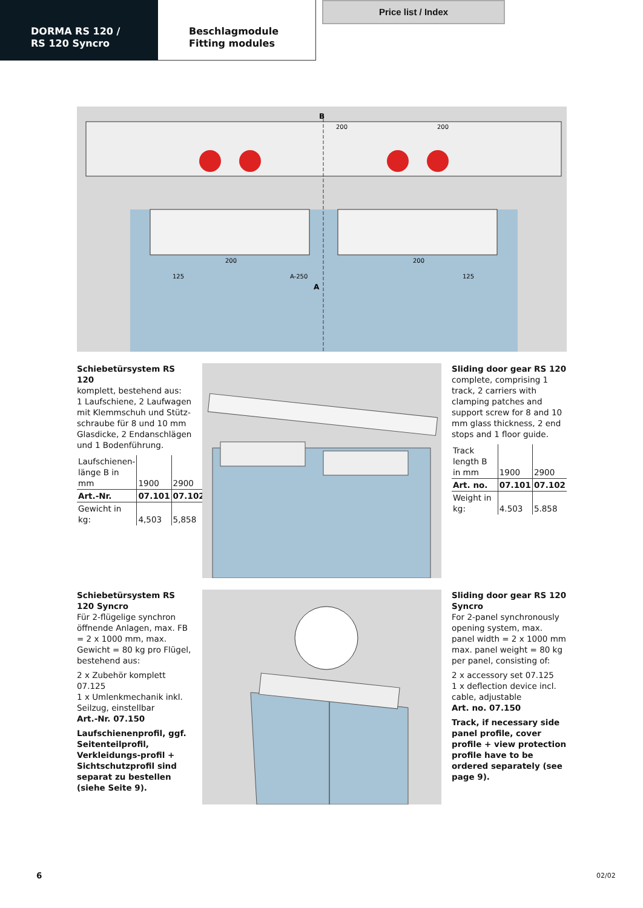DORMA RS 120 /
RS 120 Syncro
Beschlagmodule
Fitting modules
Price list / Index
B
200
200
200
200
125
A-250
125
A
Schiebetürsystem RS 120
komplett, bestehend aus:
1 Laufschiene, 2 Laufwagen mit Klemmschuh und Stütz-schraube für 8 und 10 mm Glasdicke, 2 Endanschlägen und 1 Bodenführung.
| Laufschienen-länge B in mm | 1900 | 2900 |
| Art.-Nr. | 07.101 | 07.102 |
| Gewicht in kg: | 4,503 | 5,858 |
Sliding door gear RS 120
complete, comprising 1 track, 2 carriers with clamping patches and support screw for 8 and 10 mm glass thickness, 2 end stops and 1 floor guide.
| Track length B in mm | 1900 | 2900 |
| Art. no. | 07.101 | 07.102 |
| Weight in kg: | 4.503 | 5.858 |
Schiebetürsystem RS 120 Syncro
Für 2-flügelige synchron öffnende Anlagen, max. FB = 2 x 1000 mm, max. Gewicht = 80 kg pro Flügel, bestehend aus:
2 x Zubehör komplett 07.125
1 x Umlenkmechanik inkl. Seilzug, einstellbar
Art.-Nr. 07.150
Laufschienenprofil, ggf. Seitenteilprofil, Verkleidungs-profil + Sichtschutzprofil sind separat zu bestellen (siehe Seite 9).
Sliding door gear RS 120 Syncro
For 2-panel synchronously opening system, max. panel width = 2 x 1000 mm max. panel weight = 80 kg per panel, consisting of:
2 x accessory set 07.125
1 x deflection device incl. cable, adjustable
Art. no. 07.150
Track, if necessary side panel profile, cover profile + view protection profile have to be ordered separately (see page 9).
6 02/02